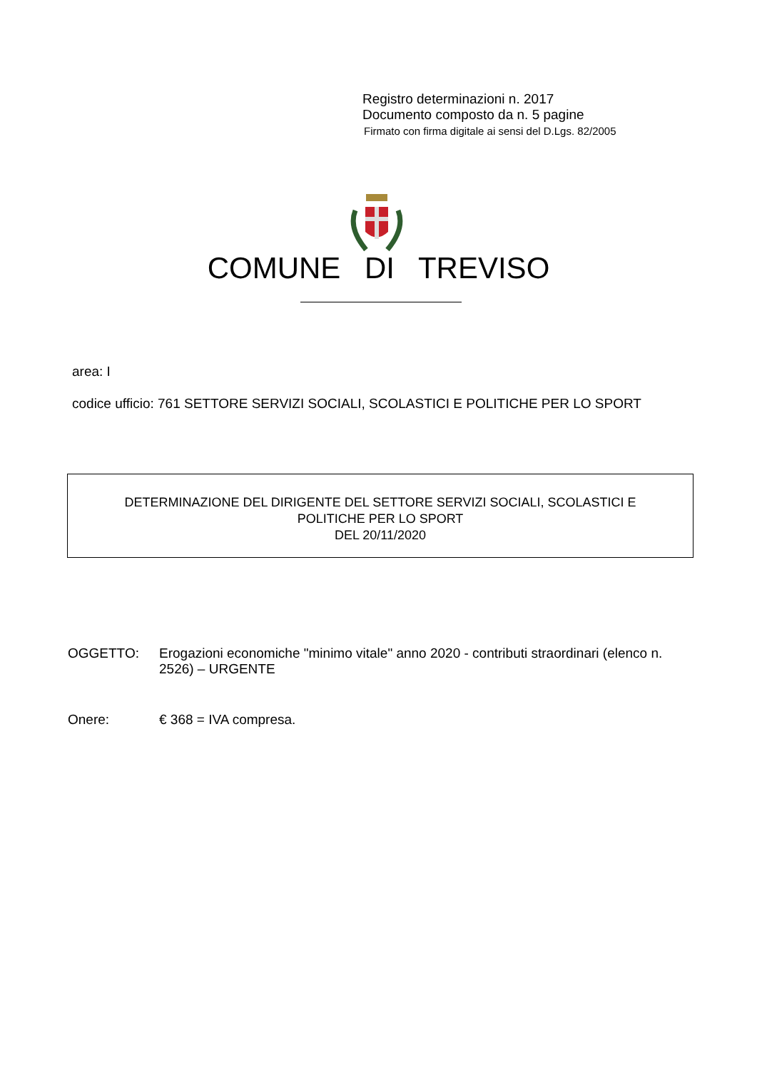Registro determinazioni n. 2017
Documento composto da n. 5 pagine
Firmato con firma digitale ai sensi del D.Lgs. 82/2005
COMUNE DI TREVISO
area: I
codice ufficio: 761 SETTORE SERVIZI SOCIALI, SCOLASTICI E POLITICHE PER LO SPORT
DETERMINAZIONE DEL DIRIGENTE DEL SETTORE SERVIZI SOCIALI, SCOLASTICI E
POLITICHE PER LO SPORT
DEL 20/11/2020
OGGETTO: Erogazioni economiche "minimo vitale" anno 2020 - contributi straordinari (elenco n. 2526) – URGENTE
Onere: € 368 = IVA compresa.